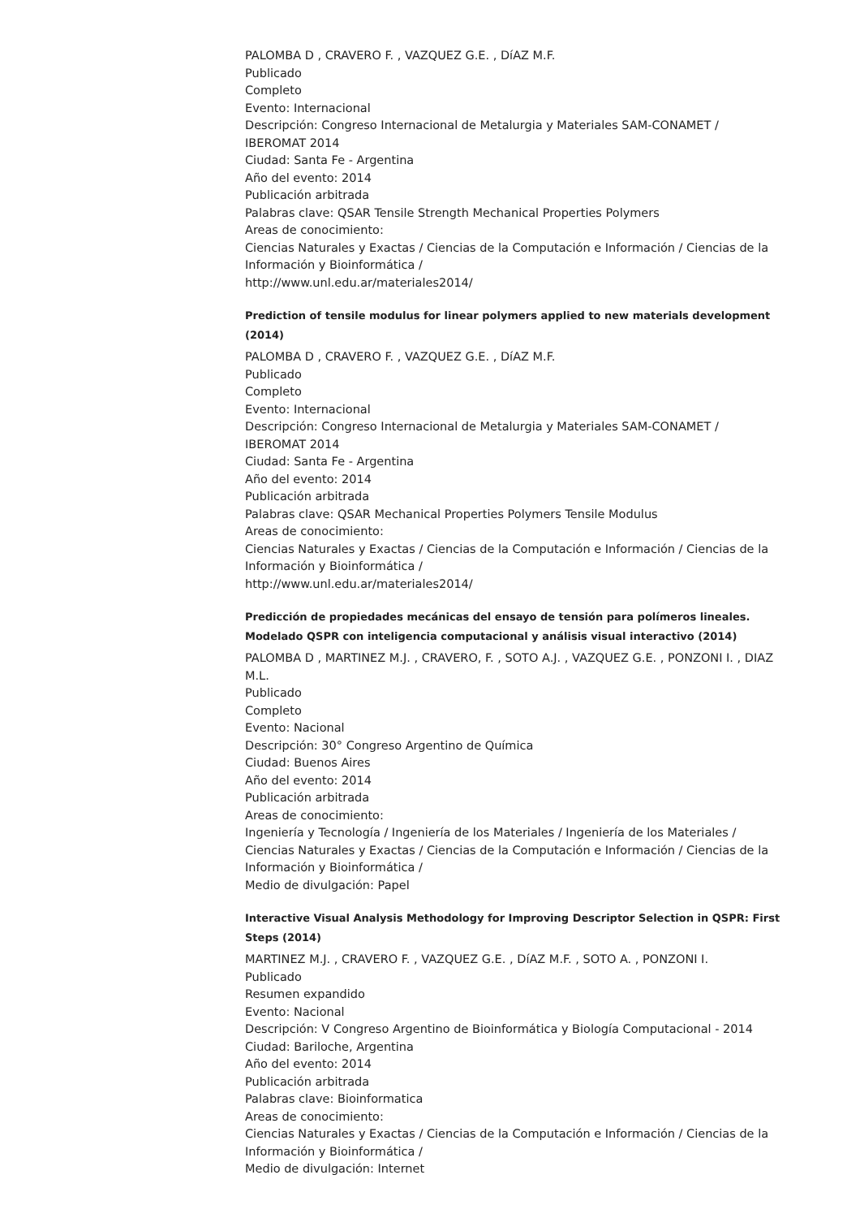PALOMBA D , CRAVERO F. , VAZQUEZ G.E. , DíAZ M.F.
Publicado
Completo
Evento: Internacional
Descripción: Congreso Internacional de Metalurgia y Materiales SAM-CONAMET / IBEROMAT 2014
Ciudad: Santa Fe - Argentina
Año del evento: 2014
Publicación arbitrada
Palabras clave: QSAR Tensile Strength Mechanical Properties Polymers
Areas de conocimiento:
Ciencias Naturales y Exactas / Ciencias de la Computación e Información / Ciencias de la Información y Bioinformática /
http://www.unl.edu.ar/materiales2014/
Prediction of tensile modulus for linear polymers applied to new materials development (2014)
PALOMBA D , CRAVERO F. , VAZQUEZ G.E. , DíAZ M.F.
Publicado
Completo
Evento: Internacional
Descripción: Congreso Internacional de Metalurgia y Materiales SAM-CONAMET / IBEROMAT 2014
Ciudad: Santa Fe - Argentina
Año del evento: 2014
Publicación arbitrada
Palabras clave: QSAR Mechanical Properties Polymers Tensile Modulus
Areas de conocimiento:
Ciencias Naturales y Exactas / Ciencias de la Computación e Información / Ciencias de la Información y Bioinformática /
http://www.unl.edu.ar/materiales2014/
Predicción de propiedades mecánicas del ensayo de tensión para polímeros lineales. Modelado QSPR con inteligencia computacional y análisis visual interactivo (2014)
PALOMBA D , MARTINEZ M.J. , CRAVERO, F. , SOTO A.J. , VAZQUEZ G.E. , PONZONI I. , DIAZ M.L.
Publicado
Completo
Evento: Nacional
Descripción: 30° Congreso Argentino de Química
Ciudad: Buenos Aires
Año del evento: 2014
Publicación arbitrada
Areas de conocimiento:
Ingeniería y Tecnología / Ingeniería de los Materiales / Ingeniería de los Materiales /
Ciencias Naturales y Exactas / Ciencias de la Computación e Información / Ciencias de la Información y Bioinformática /
Medio de divulgación: Papel
Interactive Visual Analysis Methodology for Improving Descriptor Selection in QSPR: First Steps (2014)
MARTINEZ M.J. , CRAVERO F. , VAZQUEZ G.E. , DíAZ M.F. , SOTO A. , PONZONI I.
Publicado
Resumen expandido
Evento: Nacional
Descripción: V Congreso Argentino de Bioinformática y Biología Computacional - 2014
Ciudad: Bariloche, Argentina
Año del evento: 2014
Publicación arbitrada
Palabras clave: Bioinformatica
Areas de conocimiento:
Ciencias Naturales y Exactas / Ciencias de la Computación e Información / Ciencias de la Información y Bioinformática /
Medio de divulgación: Internet